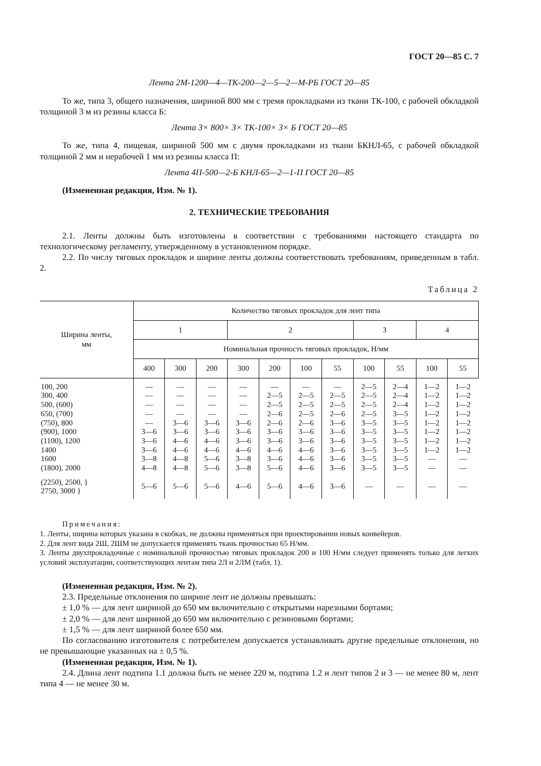ГОСТ 20—85 С. 7
Лента 2М-1200—4—ТК-200—2—5—2—М-РБ ГОСТ 20—85
То же, типа 3, общего назначения, шириной 800 мм с тремя прокладками из ткани ТК-100, с рабочей обкладкой толщиной 3 м из резины класса Б:
Лента 3× 800× 3× ТК-100× 3× Б ГОСТ 20—85
То же, типа 4, пищевая, шириной 500 мм с двумя прокладками из ткани БКНЛ-65, с рабочей обкладкой толщиной 2 мм и нерабочей 1 мм из резины класса П:
Лента 4П-500—2-Б КНЛ-65—2—1-П ГОСТ 20—85
(Измененная редакция, Изм. № 1).
2. ТЕХНИЧЕСКИЕ ТРЕБОВАНИЯ
2.1. Ленты должны быть изготовлены в соответствии с требованиями настоящего стандарта по технологическому регламенту, утвержденному в установленном порядке.
2.2. По числу тяговых прокладок и ширине ленты должны соответствовать требованиям, приведенным в табл. 2.
Таблица 2
| Ширина ленты, мм | Количество тяговых прокладок для лент типа | | | | | | | | | | |
| --- | --- | --- | --- | --- | --- | --- | --- | --- | --- | --- | --- |
| | 1 | | | 2 | | | | 3 | | 4 | |
| | Номинальная прочность тяговых прокладок, Н/мм | | | | | | | | | | |
| | 400 | 300 | 200 | 300 | 200 | 100 | 55 | 100 | 55 | 100 | 55 |
| 100, 200 300, 400 500, (600) 650, (700) (750), 800 (900), 1000 (1100), 1200 1400 1600 (1800), 2000 | — — — — — 3—6 3—6 3—6 3—8 4—8 | — — — — 3—6 3—6 4—6 4—6 4—8 4—8 | — — — — 3—6 3—6 4—6 4—6 5—6 5—6 | — — — — 3—6 3—6 3—6 4—6 3—8 3—8 | — 2—5 2—5 2—6 2—6 3—6 3—6 4—6 3—6 5—6 | — 2—5 2—5 2—5 2—6 3—6 3—6 4—6 4—6 4—6 | — 2—5 2—5 2—6 3—6 3—6 3—6 3—6 3—6 3—6 | 2—5 2—5 2—5 2—5 3—5 3—5 3—5 3—5 3—5 3—5 | 2—4 2—4 2—4 3—5 3—5 3—5 3—5 3—5 3—5 3—5 | 1—2 1—2 1—2 1—2 1—2 1—2 1—2 1—2 — — | 1—2 1—2 1—2 1—2 1—2 1—2 1—2 1—2 — — |
| (2250), 2500, } 2750, 3000 } | 5—6 | 5—6 | 5—6 | 4—6 | 5—6 | 4—6 | 3—6 | — | — | — | — |
Примечания:
1. Ленты, ширина которых указана в скобках, не должны применяться при проектировании новых конвейеров.
2. Для лент вида 2Ш, 2ШМ не допускается применять ткань прочностью 65 Н/мм.
3. Ленты двухпрокладочные с номинальной прочностью тяговых прокладок 200 и 100 Н/мм следует применять только для легких условий эксплуатации, соответствующих лентам типа 2Л и 2ЛМ (табл. 1).
(Измененная редакция, Изм. № 2).
2.3. Предельные отклонения по ширине лент не должны превышать:
± 1,0 % — для лент шириной до 650 мм включительно с открытыми нарезными бортами;
± 2,0 % — для лент шириной до 650 мм включительно с резиновыми бортами;
± 1,5 % — для лент шириной более 650 мм.
По согласованию изготовителя с потребителем допускается устанавливать другие предельные отклонения, но не превышающие указанных на ± 0,5 %.
(Измененная редакция, Изм. № 1).
2.4. Длина лент подтипа 1.1 должна быть не менее 220 м, подтипа 1.2 и лент типов 2 и 3 — не менее 80 м, лент типа 4 — не менее 30 м.